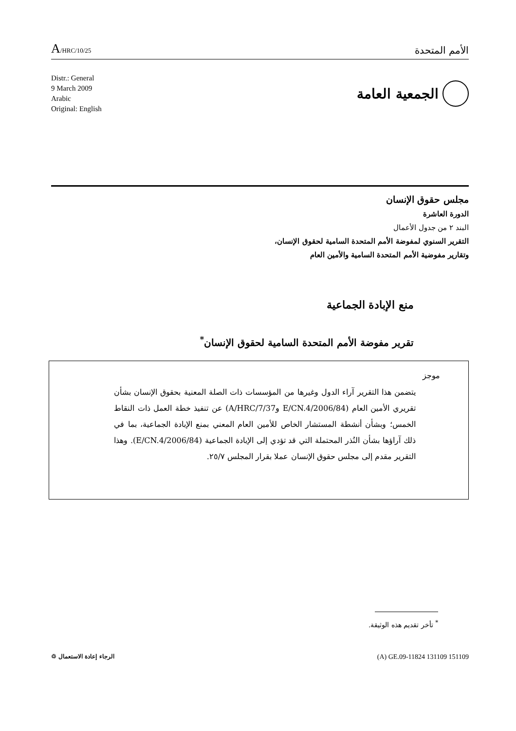A/HRC/10/25
الأمم المتحدة
Distr.: General
9 March 2009
Arabic
Original: English
الجمعية العامة
مجلس حقوق الإنسان
الدورة العاشرة
البند ٢ من جدول الأعمال
التقرير السنوي لمفوضة الأمم المتحدة السامية لحقوق الإنسان،
وتقارير مفوضية الأمم المتحدة السامية والأمين العام
منع الإبادة الجماعية
تقرير مفوضة الأمم المتحدة السامية لحقوق الإنسان<sup>*</sup>
موجز
يتضمن هذا التقرير آراء الدول وغيرها من المؤسسات ذات الصلة المعنية بحقوق الإنسان بشأن تقريري الأمين العام (E/CN.4/2006/84 وA/HRC/7/37) عن تنفيذ خطة العمل ذات النقاط الخمس؛ وبشأن أنشطة المستشار الخاص للأمين العام المعني بمنع الإبادة الجماعية، بما في ذلك آراؤها بشأن النُذر المحتملة التي قد تؤدي إلى الإبادة الجماعية (E/CN.4/2006/84). وهذا التقرير مقدم إلى مجلس حقوق الإنسان عملا بقرار المجلس ٢٥/٧.
<sup>*</sup> تأخر تقديم هذه الوثيقة.
(A) GE.09-11824 131109 151109 الرجاء إعادة الاستعمال ♲